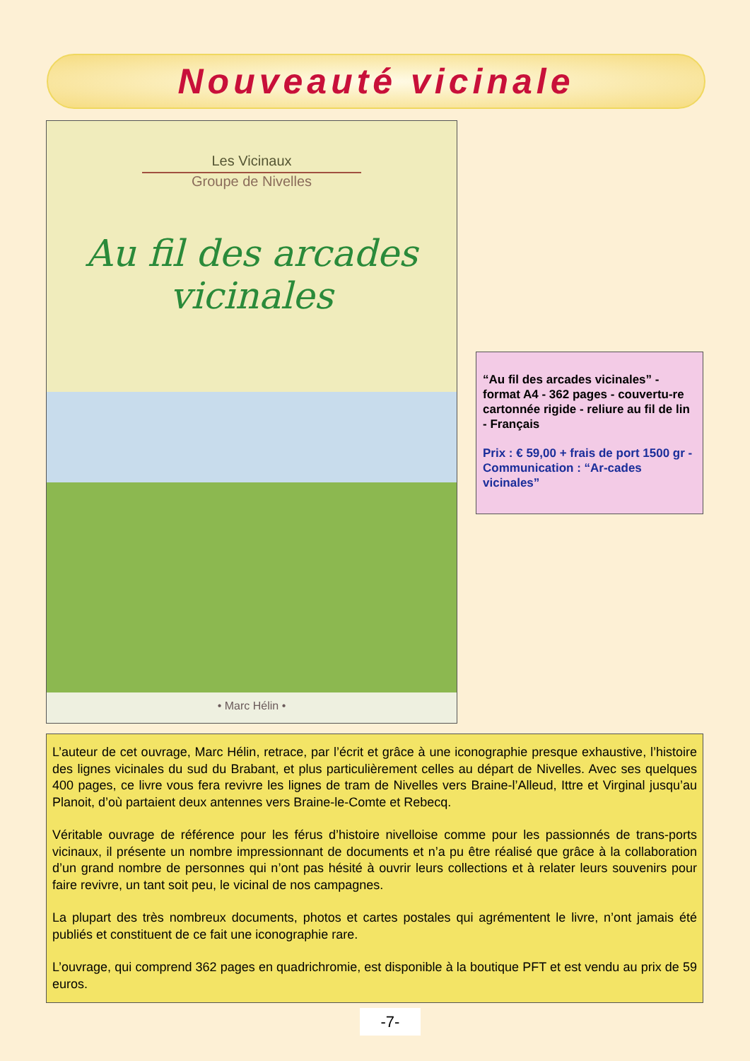Nouveauté vicinale
Les Vicinaux
Groupe de Nivelles
Au fil des arcades vicinales
• Marc Hélin •
“Au fil des arcades vicinales” - format A4 - 362 pages - couvertu-re cartonnée rigide - reliure au fil de lin - Français
Prix : € 59,00 + frais de port 1500 gr - Communication : “Ar-cades vicinales”
L’auteur de cet ouvrage, Marc Hélin, retrace, par l’écrit et grâce à une iconographie presque exhaustive, l’histoire des lignes vicinales du sud du Brabant, et plus particulièrement celles au départ de Nivelles. Avec ses quelques 400 pages, ce livre vous fera revivre les lignes de tram de Nivelles vers Braine-l’Alleud, Ittre et Virginal jusqu’au Planoit, d’où partaient deux antennes vers Braine-le-Comte et Rebecq.
Véritable ouvrage de référence pour les férus d’histoire nivelloise comme pour les passionnés de trans-ports vicinaux, il présente un nombre impressionnant de documents et n’a pu être réalisé que grâce à la collaboration d’un grand nombre de personnes qui n’ont pas hésité à ouvrir leurs collections et à relater leurs souvenirs pour faire revivre, un tant soit peu, le vicinal de nos campagnes.
La plupart des très nombreux documents, photos et cartes postales qui agrémentent le livre, n’ont jamais été publiés et constituent de ce fait une iconographie rare.
L’ouvrage, qui comprend 362 pages en quadrichromie, est disponible à la boutique PFT et est vendu au prix de 59 euros.
-7-